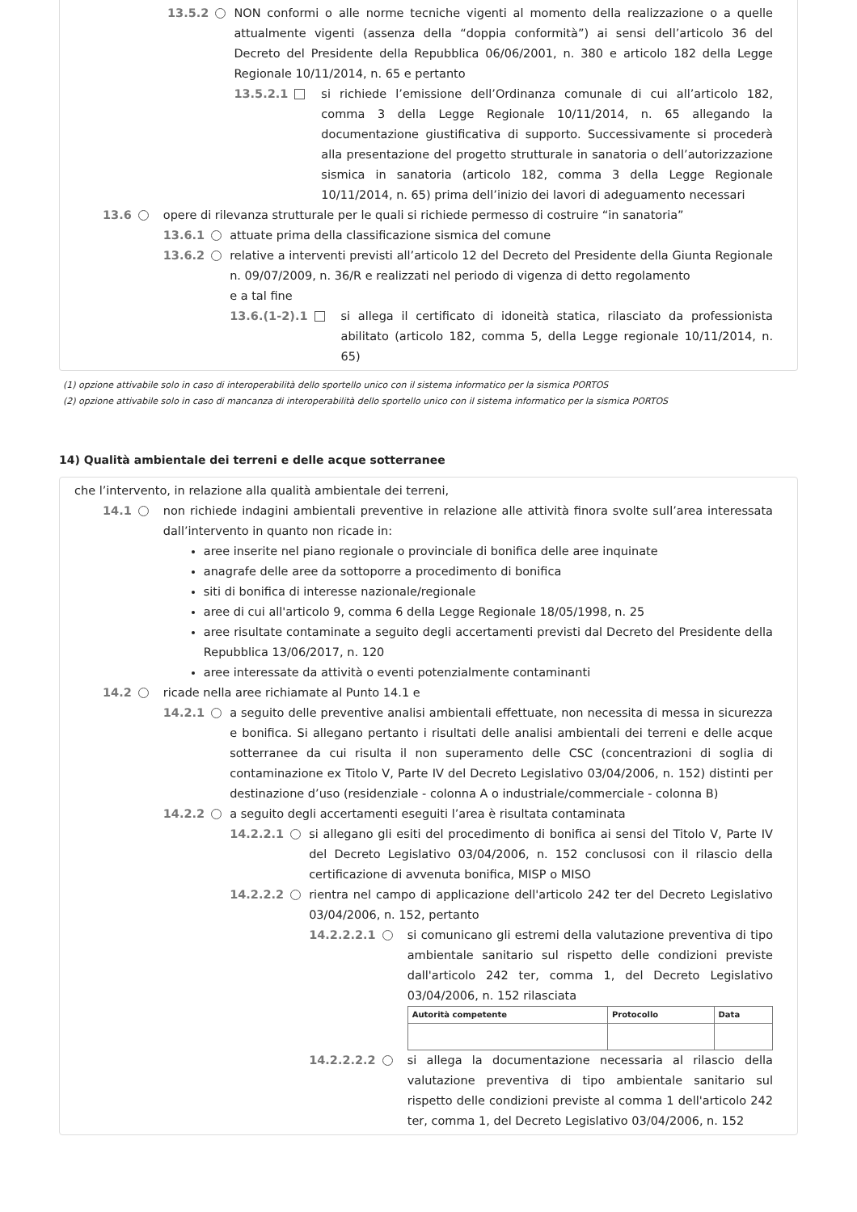13.5.2 NON conformi o alle norme tecniche vigenti al momento della realizzazione o a quelle attualmente vigenti (assenza della “doppia conformità”) ai sensi dell’articolo 36 del Decreto del Presidente della Repubblica 06/06/2001, n. 380 e articolo 182 della Legge Regionale 10/11/2014, n. 65 e pertanto
13.5.2.1 si richiede l’emissione dell’Ordinanza comunale di cui all’articolo 182, comma 3 della Legge Regionale 10/11/2014, n. 65 allegando la documentazione giustificativa di supporto. Successivamente si procederà alla presentazione del progetto strutturale in sanatoria o dell’autorizzazione sismica in sanatoria (articolo 182, comma 3 della Legge Regionale 10/11/2014, n. 65) prima dell’inizio dei lavori di adeguamento necessari
13.6 opere di rilevanza strutturale per le quali si richiede permesso di costruire “in sanatoria”
13.6.1 attuate prima della classificazione sismica del comune
13.6.2 relative a interventi previsti all’articolo 12 del Decreto del Presidente della Giunta Regionale n. 09/07/2009, n. 36/R e realizzati nel periodo di vigenza di detto regolamento
e a tal fine
13.6.(1-2).1 si allega il certificato di idoneità statica, rilasciato da professionista abilitato (articolo 182, comma 5, della Legge regionale 10/11/2014, n. 65)
(1) opzione attivabile solo in caso di interoperabilità dello sportello unico con il sistema informatico per la sismica PORTOS
(2) opzione attivabile solo in caso di mancanza di interoperabilità dello sportello unico con il sistema informatico per la sismica PORTOS
14) Qualità ambientale dei terreni e delle acque sotterranee
che l’intervento, in relazione alla qualità ambientale dei terreni,
14.1 non richiede indagini ambientali preventive in relazione alle attività finora svolte sull’area interessata dall’intervento in quanto non ricade in:
aree inserite nel piano regionale o provinciale di bonifica delle aree inquinate
anagrafe delle aree da sottoporre a procedimento di bonifica
siti di bonifica di interesse nazionale/regionale
aree di cui all'articolo 9, comma 6 della Legge Regionale 18/05/1998, n. 25
aree risultate contaminate a seguito degli accertamenti previsti dal Decreto del Presidente della Repubblica 13/06/2017, n. 120
aree interessate da attività o eventi potenzialmente contaminanti
14.2 ricade nella aree richiamate al Punto 14.1 e
14.2.1 a seguito delle preventive analisi ambientali effettuate, non necessita di messa in sicurezza e bonifica. Si allegano pertanto i risultati delle analisi ambientali dei terreni e delle acque sotterranee da cui risulta il non superamento delle CSC (concentrazioni di soglia di contaminazione ex Titolo V, Parte IV del Decreto Legislativo 03/04/2006, n. 152) distinti per destinazione d’uso (residenziale - colonna A o industriale/commerciale - colonna B)
14.2.2 a seguito degli accertamenti eseguiti l’area è risultata contaminata
14.2.2.1 si allegano gli esiti del procedimento di bonifica ai sensi del Titolo V, Parte IV del Decreto Legislativo 03/04/2006, n. 152 conclusosi con il rilascio della certificazione di avvenuta bonifica, MISP o MISO
14.2.2.2 rientra nel campo di applicazione dell'articolo 242 ter del Decreto Legislativo 03/04/2006, n. 152, pertanto
14.2.2.2.1 si comunicano gli estremi della valutazione preventiva di tipo ambientale sanitario sul rispetto delle condizioni previste dall'articolo 242 ter, comma 1, del Decreto Legislativo 03/04/2006, n. 152 rilasciata
| Autorità competente | Protocollo | Data |
| --- | --- | --- |
14.2.2.2.2 si allega la documentazione necessaria al rilascio della valutazione preventiva di tipo ambientale sanitario sul rispetto delle condizioni previste al comma 1 dell'articolo 242 ter, comma 1, del Decreto Legislativo 03/04/2006, n. 152